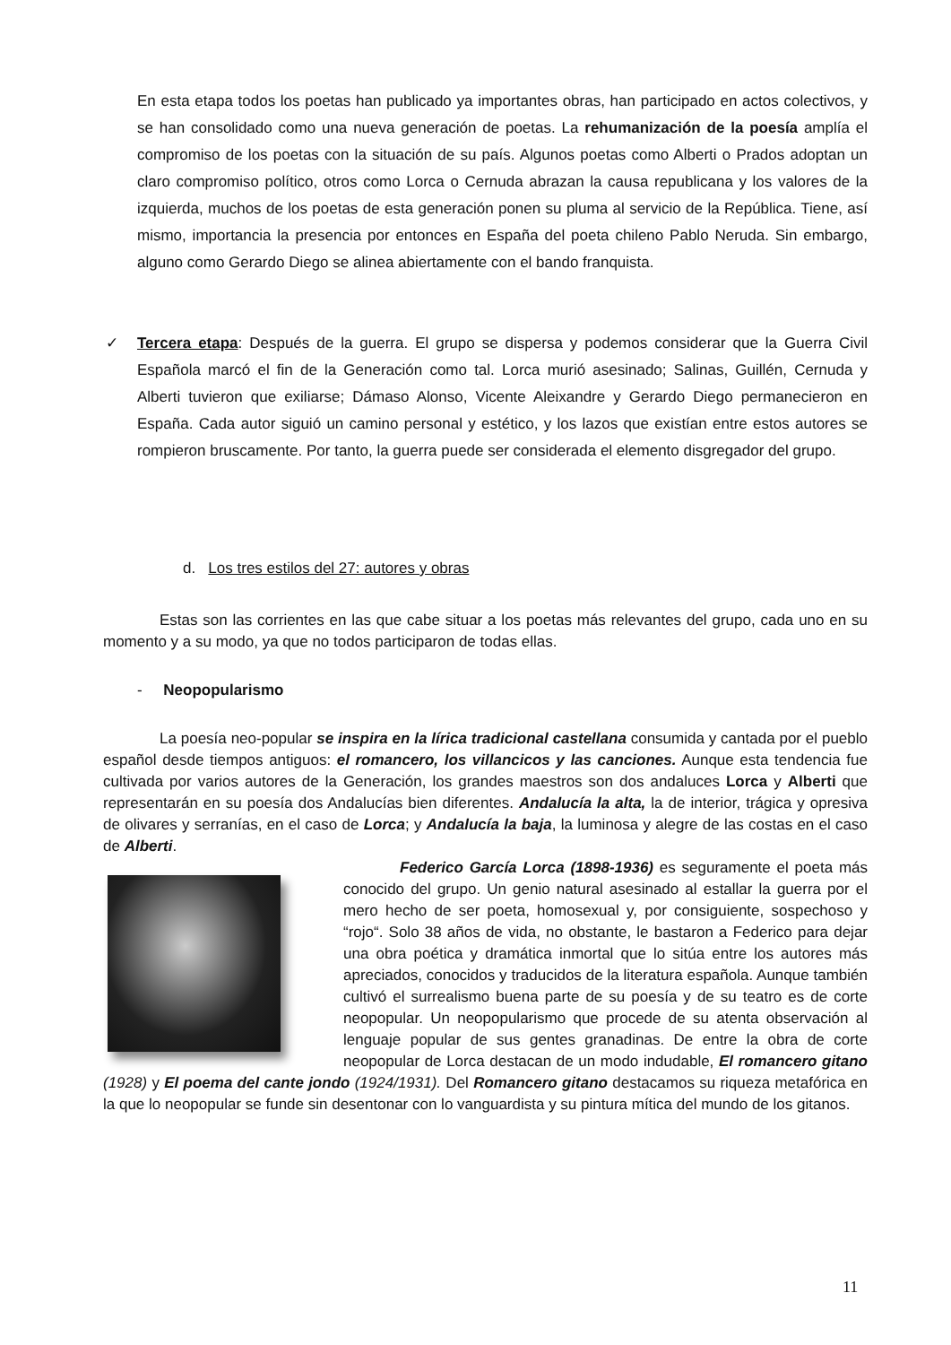En esta etapa todos los poetas han publicado ya importantes obras, han participado en actos colectivos, y se han consolidado como una nueva generación de poetas. La rehumanización de la poesía amplía el compromiso de los poetas con la situación de su país. Algunos poetas como Alberti o Prados adoptan un claro compromiso político, otros como Lorca o Cernuda abrazan la causa republicana y los valores de la izquierda, muchos de los poetas de esta generación ponen su pluma al servicio de la República. Tiene, así mismo, importancia la presencia por entonces en España del poeta chileno Pablo Neruda. Sin embargo, alguno como Gerardo Diego se alinea abiertamente con el bando franquista.
✓ Tercera etapa: Después de la guerra. El grupo se dispersa y podemos considerar que la Guerra Civil Española marcó el fin de la Generación como tal. Lorca murió asesinado; Salinas, Guillén, Cernuda y Alberti tuvieron que exiliarse; Dámaso Alonso, Vicente Aleixandre y Gerardo Diego permanecieron en España. Cada autor siguió un camino personal y estético, y los lazos que existían entre estos autores se rompieron bruscamente. Por tanto, la guerra puede ser considerada el elemento disgregador del grupo.
d. Los tres estilos del 27: autores y obras
Estas son las corrientes en las que cabe situar a los poetas más relevantes del grupo, cada uno en su momento y a su modo, ya que no todos participaron de todas ellas.
- Neopopularismo
La poesía neo-popular se inspira en la lírica tradicional castellana consumida y cantada por el pueblo español desde tiempos antiguos: el romancero, los villancicos y las canciones. Aunque esta tendencia fue cultivada por varios autores de la Generación, los grandes maestros son dos andaluces Lorca y Alberti que representarán en su poesía dos Andalucías bien diferentes. Andalucía la alta, la de interior, trágica y opresiva de olivares y serranías, en el caso de Lorca; y Andalucía la baja, la luminosa y alegre de las costas en el caso de Alberti.
Federico García Lorca (1898-1936) es seguramente el poeta más conocido del grupo. Un genio natural asesinado al estallar la guerra por el mero hecho de ser poeta, homosexual y, por consiguiente, sospechoso y “rojo“. Solo 38 años de vida, no obstante, le bastaron a Federico para dejar una obra poética y dramática inmortal que lo sitúa entre los autores más apreciados, conocidos y traducidos de la literatura española. Aunque también cultivó el surrealismo buena parte de su poesía y de su teatro es de corte neopopular. Un neopopularismo que procede de su atenta observación al lenguaje popular de sus gentes granadinas. De entre la obra de corte neopopular de Lorca destacan de un modo indudable, El romancero gitano (1928) y El poema del cante jondo (1924/1931). Del Romancero gitano destacamos su riqueza metafórica en la que lo neopopular se funde sin desentonar con lo vanguardista y su pintura mítica del mundo de los gitanos.
11